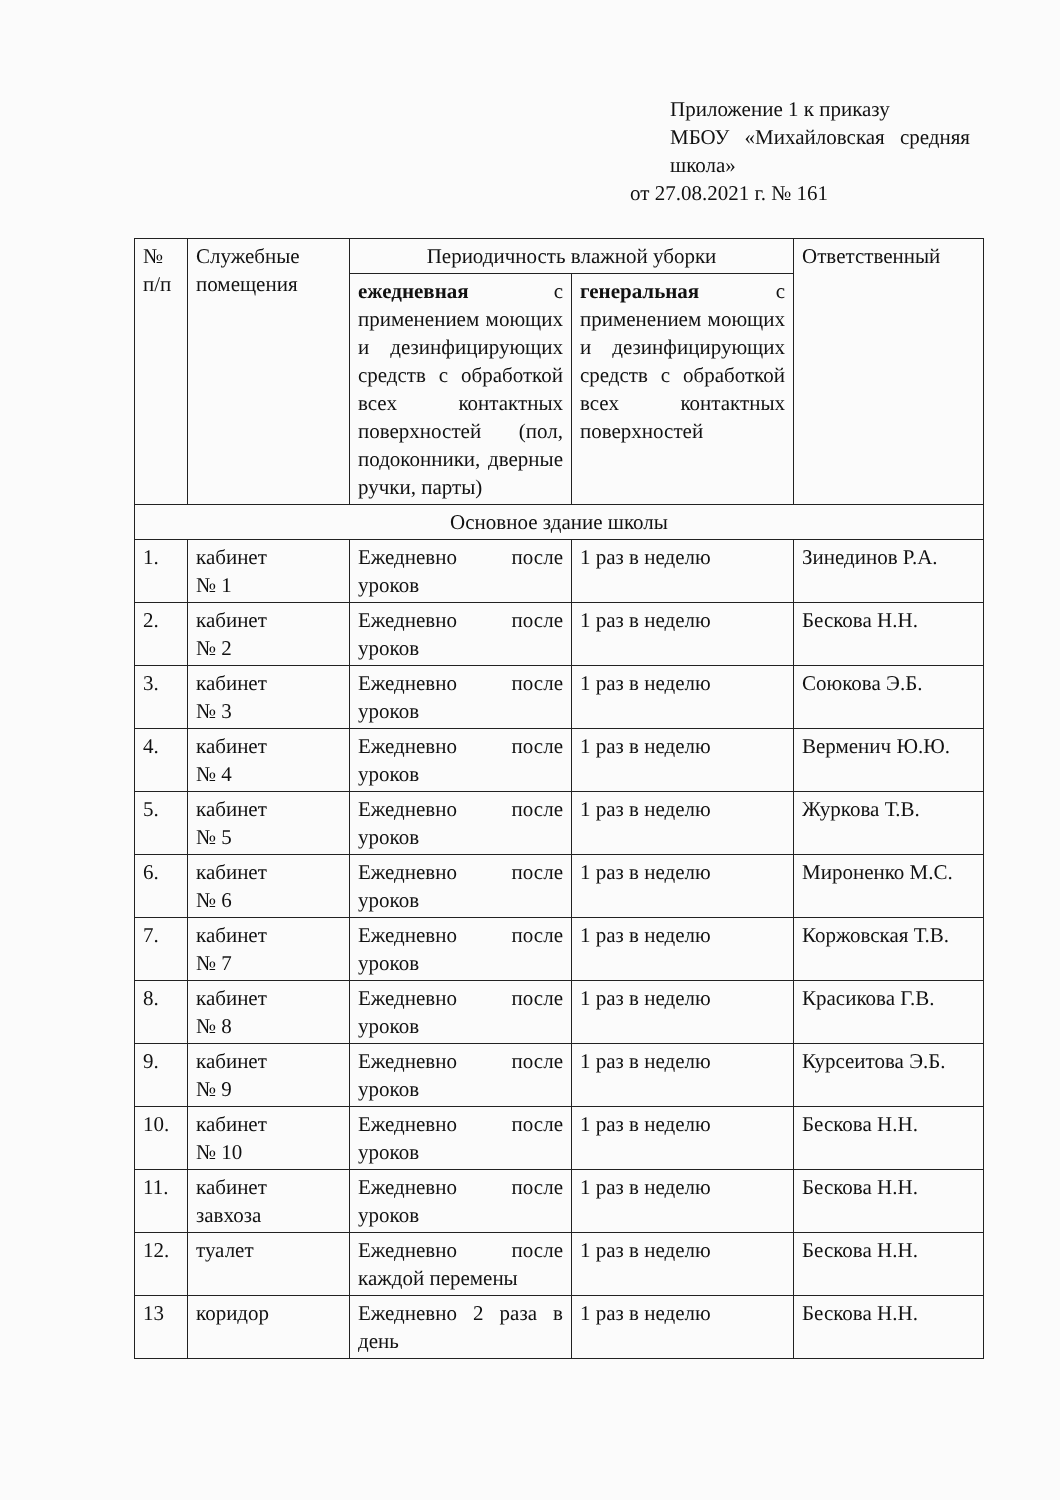Приложение 1 к приказу
МБОУ «Михайловская средняя школа»
от 27.08.2021 г. № 161
| № п/п | Служебные помещения | Периодичность влажной уборки | | Ответственный |
| --- | --- | --- | --- | --- |
| | | ежедневная с применением моющих и дезинфицирующих средств с обработкой всех контактных поверхностей (пол, подоконники, дверные ручки, парты) | генеральная с применением моющих и дезинфицирующих средств с обработкой всех контактных поверхностей | |
| Основное здание школы | | | | |
| 1. | кабинет № 1 | Ежедневно после уроков | 1 раз в неделю | Зинединов Р.А. |
| 2. | кабинет № 2 | Ежедневно после уроков | 1 раз в неделю | Бескова Н.Н. |
| 3. | кабинет № 3 | Ежедневно после уроков | 1 раз в неделю | Союкова Э.Б. |
| 4. | кабинет № 4 | Ежедневно после уроков | 1 раз в неделю | Верменич Ю.Ю. |
| 5. | кабинет № 5 | Ежедневно после уроков | 1 раз в неделю | Журкова Т.В. |
| 6. | кабинет № 6 | Ежедневно после уроков | 1 раз в неделю | Мироненко М.С. |
| 7. | кабинет № 7 | Ежедневно после уроков | 1 раз в неделю | Коржовская Т.В. |
| 8. | кабинет № 8 | Ежедневно после уроков | 1 раз в неделю | Красикова Г.В. |
| 9. | кабинет № 9 | Ежедневно после уроков | 1 раз в неделю | Курсеитова Э.Б. |
| 10. | кабинет № 10 | Ежедневно после уроков | 1 раз в неделю | Бескова Н.Н. |
| 11. | кабинет завхоза | Ежедневно после уроков | 1 раз в неделю | Бескова Н.Н. |
| 12. | туалет | Ежедневно после каждой перемены | 1 раз в неделю | Бескова Н.Н. |
| 13 | коридор | Ежедневно 2 раза в день | 1 раз в неделю | Бескова Н.Н. |